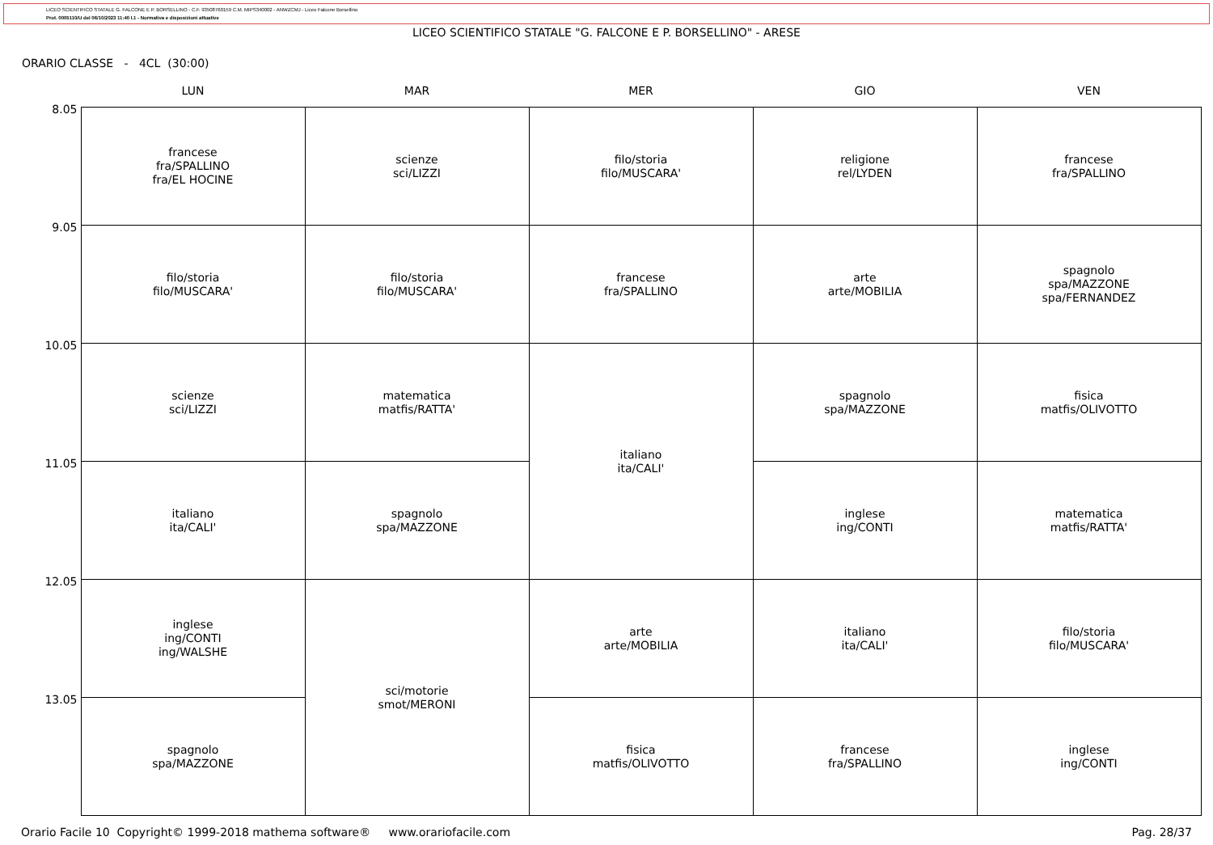LICEO SCIENTIFICO STATALE G. FALCONE E P. BORSELLINO - C.F. 93508760159 C.M. MIPS340002 - ANWZCMJ - Liceo Falcone Borsellino
Prot. 0005110/U del 06/10/2023 11:40 I.1 - Normativa e disposizioni attuative
LICEO SCIENTIFICO STATALE "G. FALCONE E P. BORSELLINO" - ARESE
ORARIO CLASSE - 4CL (30:00)
| | LUN | MAR | MER | GIO | VEN |
| --- | --- | --- | --- | --- | --- |
| 8.05 | francese fra/SPALLINO fra/EL HOCINE | scienze sci/LIZZI | filo/storia filo/MUSCARA' | religione rel/LYDEN | francese fra/SPALLINO |
| 9.05 | filo/storia filo/MUSCARA' | filo/storia filo/MUSCARA' | francese fra/SPALLINO | arte arte/MOBILIA | spagnolo spa/MAZZONE spa/FERNANDEZ |
| 10.05 | scienze sci/LIZZI | matematica matfis/RATTA' | italiano ita/CALI' | spagnolo spa/MAZZONE | fisica matfis/OLIVOTTO |
| 11.05 | italiano ita/CALI' | spagnolo spa/MAZZONE | | inglese ing/CONTI | matematica matfis/RATTA' |
| 12.05 | inglese ing/CONTI ing/WALSHE | sci/motorie smot/MERONI | arte arte/MOBILIA | italiano ita/CALI' | filo/storia filo/MUSCARA' |
| 13.05 | spagnolo spa/MAZZONE | | fisica matfis/OLIVOTTO | francese fra/SPALLINO | inglese ing/CONTI |
Orario Facile 10 Copyright© 1999-2018 mathema software® www.orariofacile.com Pag. 28/37